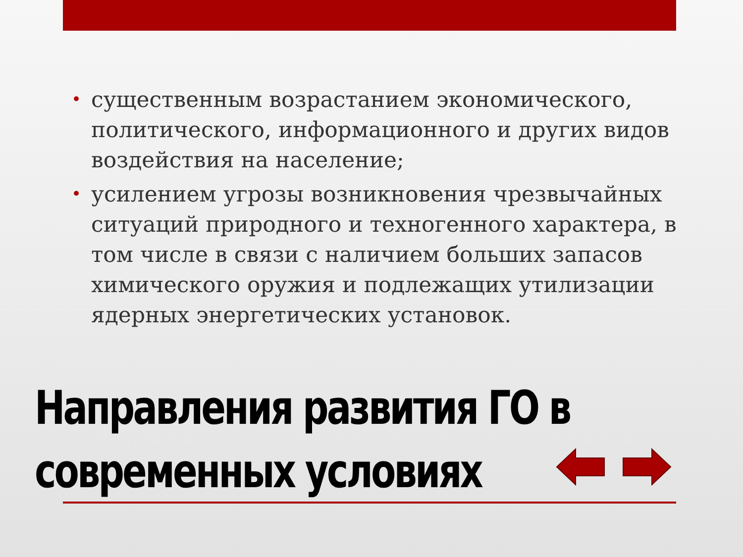• существенным возрастанием экономического, политического, информационного и других видов воздействия на население;
• усилением угрозы возникновения чрезвычайных ситуаций природного и техногенного характера, в том числе в связи с наличием больших запасов химического оружия и подлежащих утилизации ядерных энергетических установок.
Направления развития ГО в
современных условиях